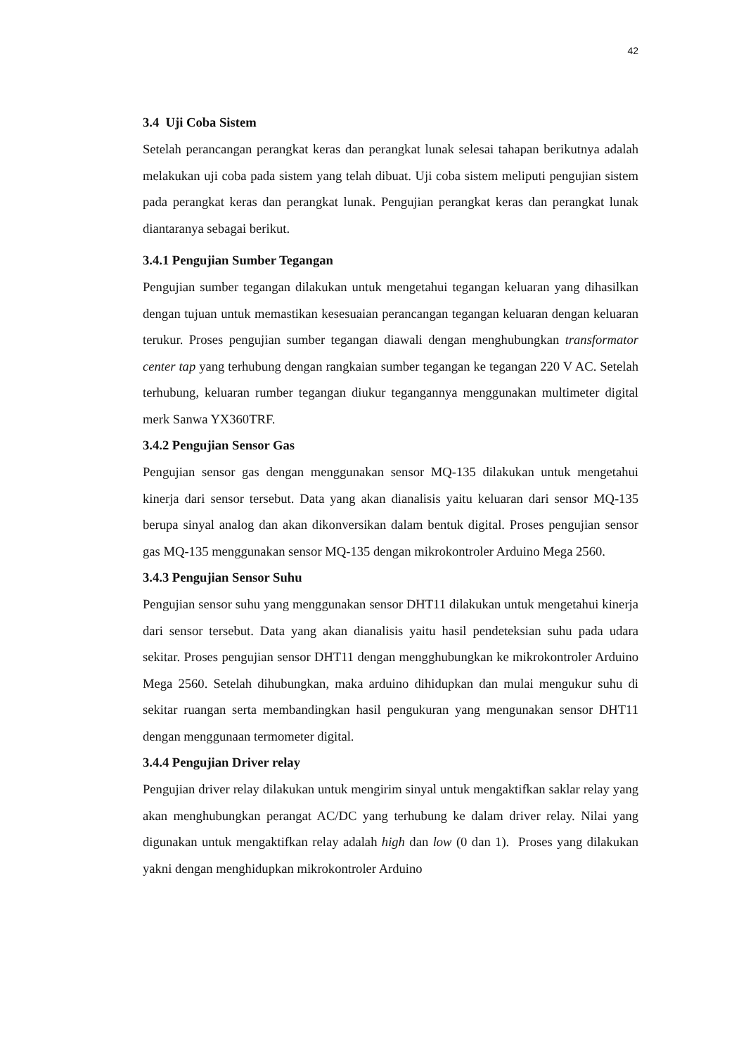42
3.4 Uji Coba Sistem
Setelah perancangan perangkat keras dan perangkat lunak selesai tahapan berikutnya adalah melakukan uji coba pada sistem yang telah dibuat. Uji coba sistem meliputi pengujian sistem pada perangkat keras dan perangkat lunak. Pengujian perangkat keras dan perangkat lunak diantaranya sebagai berikut.
3.4.1 Pengujian Sumber Tegangan
Pengujian sumber tegangan dilakukan untuk mengetahui tegangan keluaran yang dihasilkan dengan tujuan untuk memastikan kesesuaian perancangan tegangan keluaran dengan keluaran terukur. Proses pengujian sumber tegangan diawali dengan menghubungkan transformator center tap yang terhubung dengan rangkaian sumber tegangan ke tegangan 220 V AC. Setelah terhubung, keluaran rumber tegangan diukur tegangannya menggunakan multimeter digital merk Sanwa YX360TRF.
3.4.2 Pengujian Sensor Gas
Pengujian sensor gas dengan menggunakan sensor MQ-135 dilakukan untuk mengetahui kinerja dari sensor tersebut. Data yang akan dianalisis yaitu keluaran dari sensor MQ-135 berupa sinyal analog dan akan dikonversikan dalam bentuk digital. Proses pengujian sensor gas MQ-135 menggunakan sensor MQ-135 dengan mikrokontroler Arduino Mega 2560.
3.4.3 Pengujian Sensor Suhu
Pengujian sensor suhu yang menggunakan sensor DHT11 dilakukan untuk mengetahui kinerja dari sensor tersebut. Data yang akan dianalisis yaitu hasil pendeteksian suhu pada udara sekitar. Proses pengujian sensor DHT11 dengan mengghubungkan ke mikrokontroler Arduino Mega 2560. Setelah dihubungkan, maka arduino dihidupkan dan mulai mengukur suhu di sekitar ruangan serta membandingkan hasil pengukuran yang mengunakan sensor DHT11 dengan menggunaan termometer digital.
3.4.4 Pengujian Driver relay
Pengujian driver relay dilakukan untuk mengirim sinyal untuk mengaktifkan saklar relay yang akan menghubungkan perangat AC/DC yang terhubung ke dalam driver relay. Nilai yang digunakan untuk mengaktifkan relay adalah high dan low (0 dan 1). Proses yang dilakukan yakni dengan menghidupkan mikrokontroler Arduino